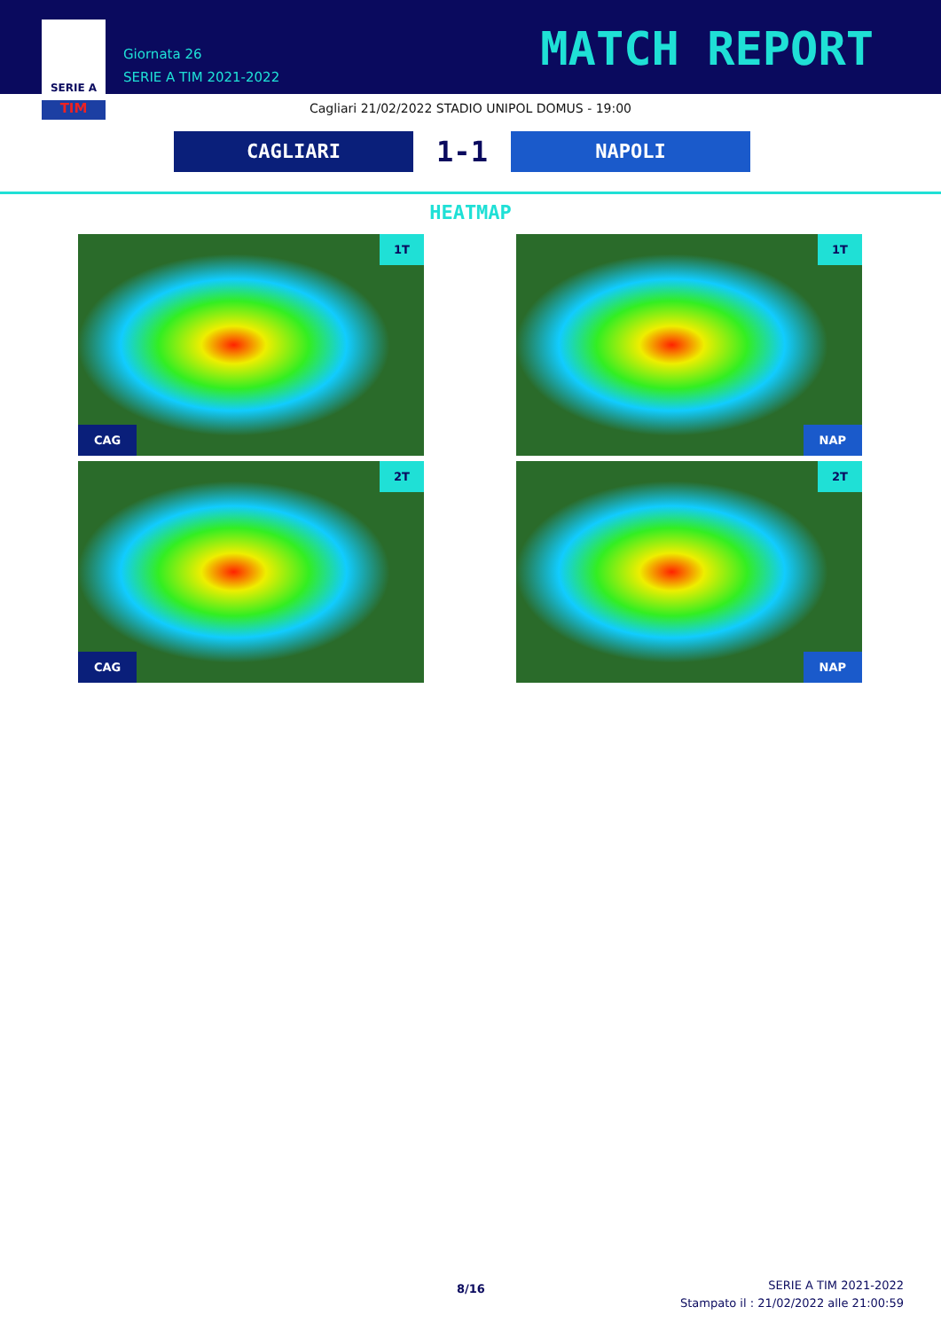SERIE A
TIM
Giornata 26
SERIE A TIM 2021-2022
MATCH REPORT
Cagliari 21/02/2022 STADIO UNIPOL DOMUS - 19:00
CAGLIARI
1-1
NAPOLI
HEATMAP
1T
CAG
1T
NAP
2T
CAG
2T
NAP
8/16
SERIE A TIM 2021-2022
Stampato il : 21/02/2022 alle 21:00:59